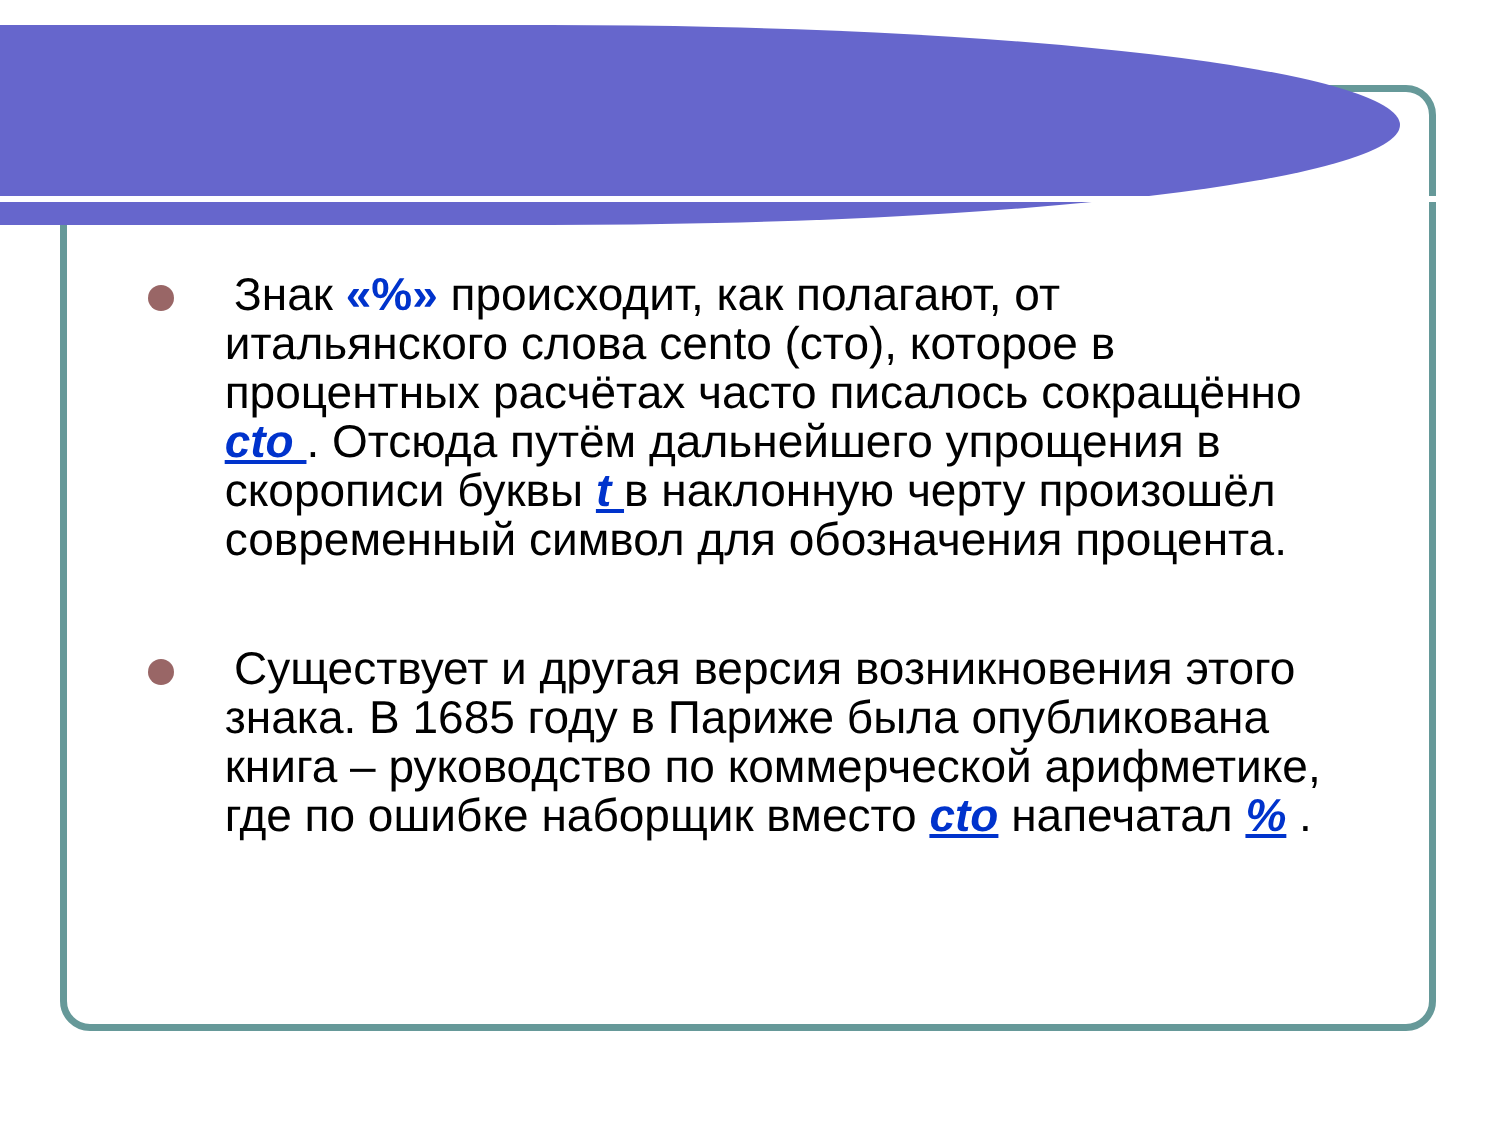Знак «%» происходит, как полагают, от
итальянского слова cento (сто), которое в
процентных расчётах часто писалось сокращённо
cto . Отсюда путём дальнейшего упрощения в
скорописи буквы t в наклонную черту произошёл
современный символ для обозначения процента.
Существует и другая версия возникновения этого
знака. В 1685 году в Париже была опубликована
книга – руководство по коммерческой арифметике,
где по ошибке наборщик вместо cto напечатал % .